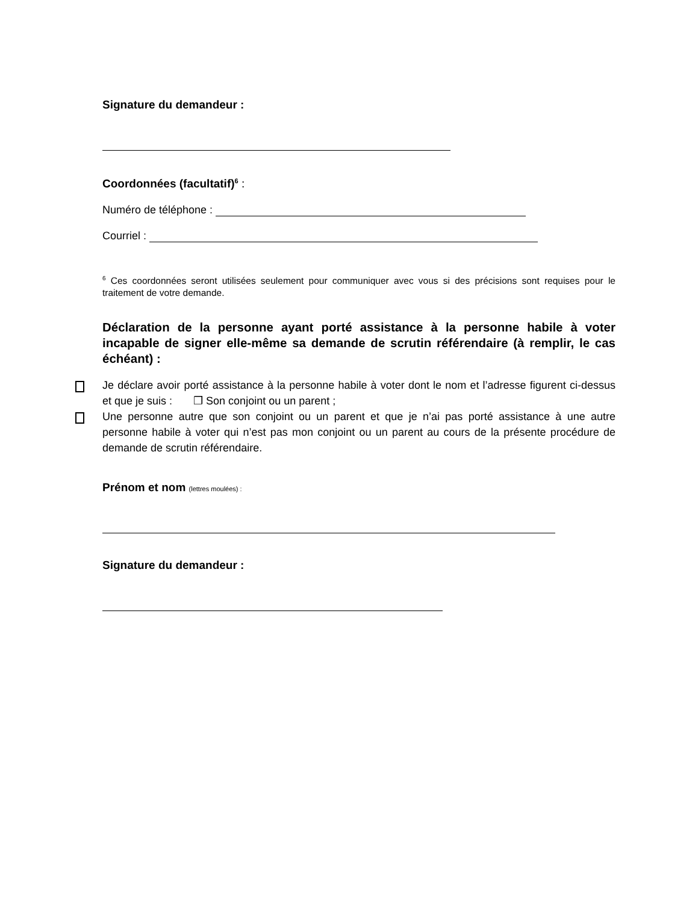Signature du demandeur :
Coordonnées (facultatif)<sup>6</sup> :
Numéro de téléphone :
Courriel :
<sup>6</sup> Ces coordonnées seront utilisées seulement pour communiquer avec vous si des précisions sont requises pour le traitement de votre demande.
Déclaration de la personne ayant porté assistance à la personne habile à voter incapable de signer elle-même sa demande de scrutin référendaire (à remplir, le cas échéant) :
Je déclare avoir porté assistance à la personne habile à voter dont le nom et l’adresse figurent ci-dessus et que je suis : ❒ Son conjoint ou un parent ;
Une personne autre que son conjoint ou un parent et que je n’ai pas porté assistance à une autre personne habile à voter qui n’est pas mon conjoint ou un parent au cours de la présente procédure de demande de scrutin référendaire.
Prénom et nom (lettres moulées) :
Signature du demandeur :